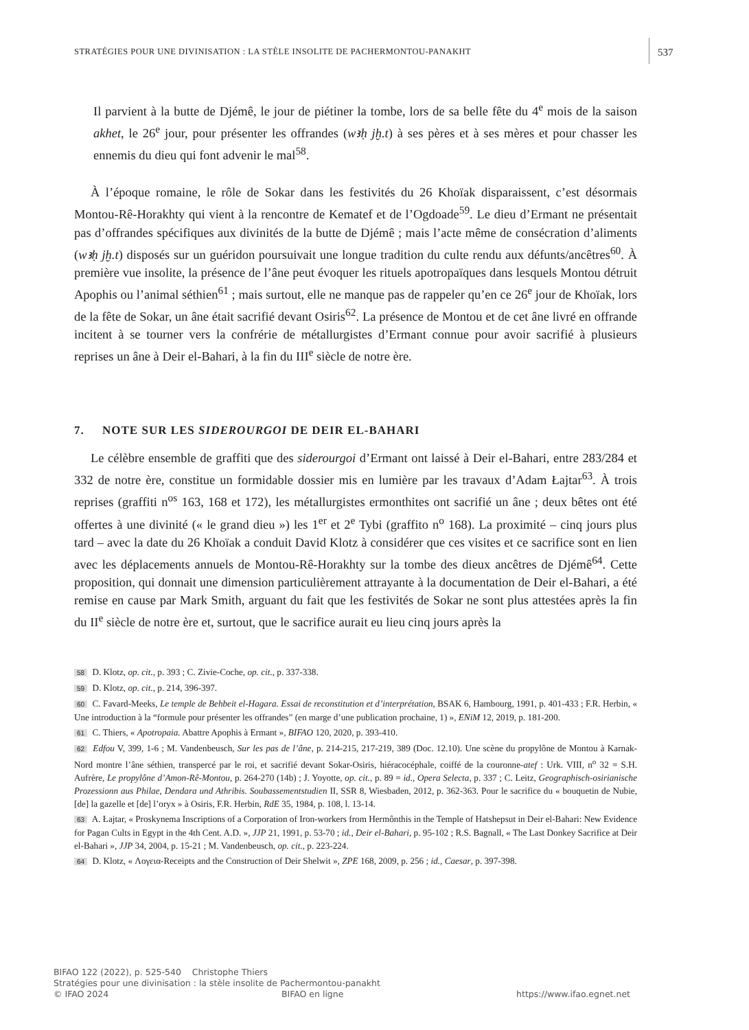STRATÉGIES POUR UNE DIVINISATION : LA STÈLE INSOLITE DE PACHERMONTOU-PANAKHT 537
Il parvient à la butte de Djémê, le jour de piétiner la tombe, lors de sa belle fête du 4<sup>e</sup> mois de la saison akhet, le 26<sup>e</sup> jour, pour présenter les offrandes (wꜣḥ jḫ.t) à ses pères et à ses mères et pour chasser les ennemis du dieu qui font advenir le mal<sup>58</sup>.
À l’époque romaine, le rôle de Sokar dans les festivités du 26 Khoïak disparaissent, c’est désormais Montou-Rê-Horakhty qui vient à la rencontre de Kematef et de l’Ogdoade<sup>59</sup>. Le dieu d’Ermant ne présentait pas d’offrandes spécifiques aux divinités de la butte de Djémê ; mais l’acte même de consécration d’aliments (wꜣḥ jḫ.t) disposés sur un guéridon poursuivait une longue tradition du culte rendu aux défunts/ancêtres<sup>60</sup>. À première vue insolite, la présence de l’âne peut évoquer les rituels apotropaïques dans lesquels Montou détruit Apophis ou l’animal séthien<sup>61</sup> ; mais surtout, elle ne manque pas de rappeler qu’en ce 26<sup>e</sup> jour de Khoïak, lors de la fête de Sokar, un âne était sacrifié devant Osiris<sup>62</sup>. La présence de Montou et de cet âne livré en offrande incitent à se tourner vers la confrérie de métallurgistes d’Ermant connue pour avoir sacrifié à plusieurs reprises un âne à Deir el-Bahari, à la fin du III<sup>e</sup> siècle de notre ère.
7. NOTE SUR LES SIDEROURGOI DE DEIR EL-BAHARI
Le célèbre ensemble de graffiti que des siderourgoi d’Ermant ont laissé à Deir el-Bahari, entre 283/284 et 332 de notre ère, constitue un formidable dossier mis en lumière par les travaux d’Adam Łajtar<sup>63</sup>. À trois reprises (graffiti n<sup>os</sup> 163, 168 et 172), les métallurgistes ermonthites ont sacrifié un âne ; deux bêtes ont été offertes à une divinité (« le grand dieu ») les 1<sup>er</sup> et 2<sup>e</sup> Tybi (graffito n<sup>o</sup> 168). La proximité – cinq jours plus tard – avec la date du 26 Khoïak a conduit David Klotz à considérer que ces visites et ce sacrifice sont en lien avec les déplacements annuels de Montou-Rê-Horakhty sur la tombe des dieux ancêtres de Djémê<sup>64</sup>. Cette proposition, qui donnait une dimension particulièrement attrayante à la documentation de Deir el-Bahari, a été remise en cause par Mark Smith, arguant du fait que les festivités de Sokar ne sont plus attestées après la fin du II<sup>e</sup> siècle de notre ère et, surtout, que le sacrifice aurait eu lieu cinq jours après la
58 D. Klotz, op. cit., p. 393 ; C. Zivie-Coche, op. cit., p. 337-338.
59 D. Klotz, op. cit., p. 214, 396-397.
60 C. Favard-Meeks, Le temple de Behbeit el-Hagara. Essai de reconstitution et d’interprétation, BSAK 6, Hambourg, 1991, p. 401-433 ; F.R. Herbin, « Une introduction à la “formule pour présenter les offrandes” (en marge d’une publication prochaine, 1) », ENiM 12, 2019, p. 181-200.
61 C. Thiers, « Apotropaia. Abattre Apophis à Ermant », BIFAO 120, 2020, p. 393-410.
62 Edfou V, 399, 1-6 ; M. Vandenbeusch, Sur les pas de l’âne, p. 214-215, 217-219, 389 (Doc. 12.10). Une scène du propylône de Montou à Karnak-Nord montre l’âne séthien, transpercé par le roi, et sacrifié devant Sokar-Osiris, hiéracocéphale, coiffé de la couronne-atef : Urk. VIII, n<sup>o</sup> 32 = S.H. Aufrère, Le propylône d’Amon-Rê-Montou, p. 264-270 (14b) ; J. Yoyotte, op. cit., p. 89 = id., Opera Selecta, p. 337 ; C. Leitz, Geographisch-osirianische Prozessionn aus Philae, Dendara und Athribis. Soubassementstudien II, SSR 8, Wiesbaden, 2012, p. 362-363. Pour le sacrifice du « bouquetin de Nubie, [de] la gazelle et [de] l’oryx » à Osiris, F.R. Herbin, RdE 35, 1984, p. 108, l. 13-14.
63 A. Łajtar, « Proskynema Inscriptions of a Corporation of Iron-workers from Hermônthis in the Temple of Hatshepsut in Deir el-Bahari: New Evidence for Pagan Cults in Egypt in the 4th Cent. A.D. », JJP 21, 1991, p. 53-70 ; id., Deir el-Bahari, p. 95-102 ; R.S. Bagnall, « The Last Donkey Sacrifice at Deir el-Bahari », JJP 34, 2004, p. 15-21 ; M. Vandenbeusch, op. cit., p. 223-224.
64 D. Klotz, « Λογεια-Receipts and the Construction of Deir Shelwit », ZPE 168, 2009, p. 256 ; id., Caesar, p. 397-398.
BIFAO 122 (2022), p. 525-540 Christophe Thiers
Stratégies pour une divinisation : la stèle insolite de Pachermontou-panakht
© IFAO 2024 BIFAO en ligne https://www.ifao.egnet.net